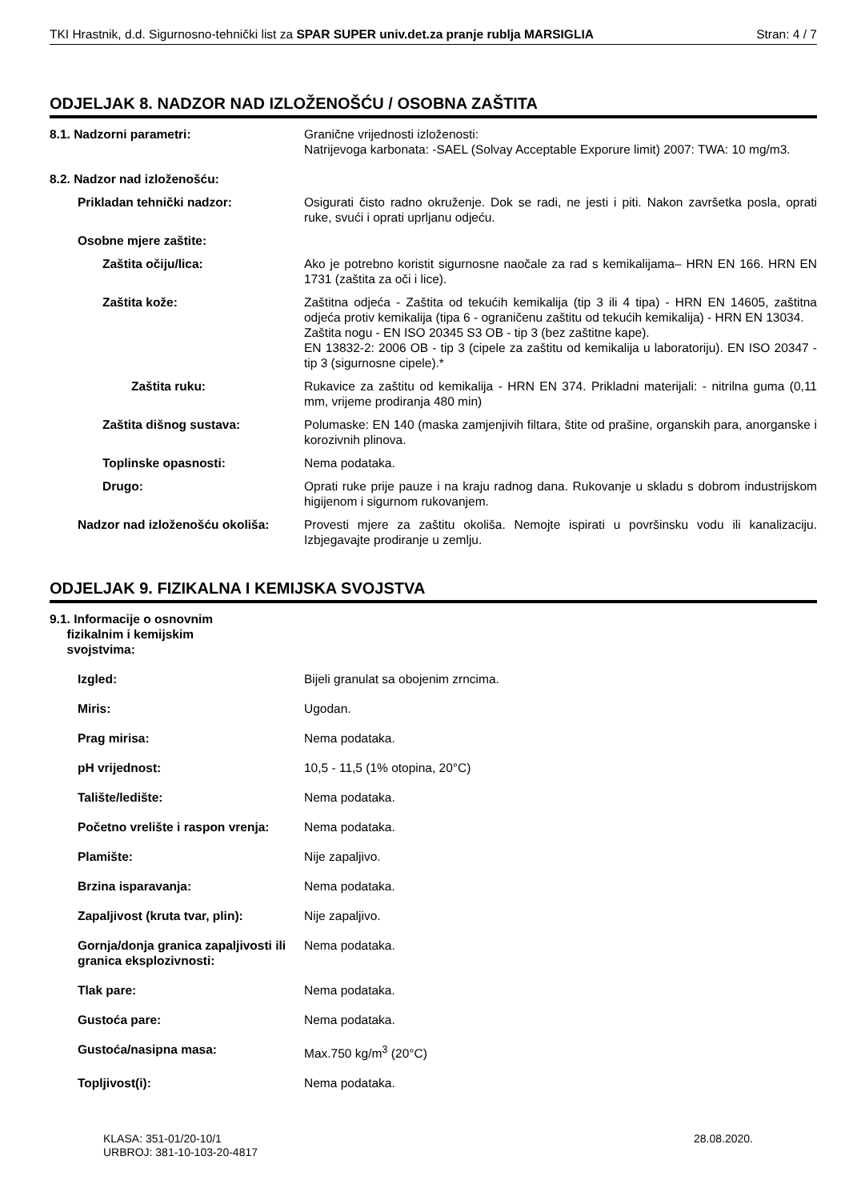TKI Hrastnik, d.d. Sigurnosno-tehnički list za SPAR SUPER univ.det.za pranje rublja MARSIGLIA Stran: 4 / 7
ODJELJAK 8. NADZOR NAD IZLOŽENOŠĆU / OSOBNA ZAŠTITA
8.1. Nadzorni parametri: Granične vrijednosti izloženosti:
Natrijevoga karbonata: -SAEL (Solvay Acceptable Exporure limit) 2007: TWA: 10 mg/m3.
8.2. Nadzor nad izloženošću:
Prikladan tehnički nadzor: Osigurati čisto radno okruženje. Dok se radi, ne jesti i piti. Nakon završetka posla, oprati ruke, svući i oprati uprljanu odjeću.
Osobne mjere zaštite:
Zaštita očiju/lica: Ako je potrebno koristit sigurnosne naočale za rad s kemikalijama– HRN EN 166. HRN EN 1731 (zaštita za oči i lice).
Zaštita kože: Zaštitna odjeća - Zaštita od tekućih kemikalija (tip 3 ili 4 tipa) - HRN EN 14605, zaštitna odjeća protiv kemikalija (tipa 6 - ograničenu zaštitu od tekućih kemikalija) - HRN EN 13034.
Zaštita nogu - EN ISO 20345 S3 OB - tip 3 (bez zaštitne kape).
EN 13832-2: 2006 OB - tip 3 (cipele za zaštitu od kemikalija u laboratoriju). EN ISO 20347 - tip 3 (sigurnosne cipele).*
Zaštita ruku: Rukavice za zaštitu od kemikalija - HRN EN 374. Prikladni materijali: - nitrilna guma (0,11 mm, vrijeme prodiranja 480 min)
Zaštita dišnog sustava: Polumaske: EN 140 (maska zamjenjivih filtara, štite od prašine, organskih para, anorganske i korozivnih plinova.
Toplinske opasnosti: Nema podataka.
Drugo: Oprati ruke prije pauze i na kraju radnog dana. Rukovanje u skladu s dobrom industrijskom higijenom i sigurnom rukovanjem.
Nadzor nad izloženošću okoliša:
Provesti mjere za zaštitu okoliša. Nemojte ispirati u površinsku vodu ili kanalizaciju. Izbjegavajte prodiranje u zemlju.
ODJELJAK 9. FIZIKALNA I KEMIJSKA SVOJSTVA
9.1. Informacije o osnovnim
fizikalnim i kemijskim
svojstvima:
Izgled: Bijeli granulat sa obojenim zrncima.
Miris: Ugodan.
Prag mirisa: Nema podataka.
pH vrijednost: 10,5 - 11,5 (1% otopina, 20°C)
Talište/ledište: Nema podataka.
Početno vrelište i raspon vrenja:
Nema podataka.
Plamište: Nije zapaljivo.
Brzina isparavanja: Nema podataka.
Zapaljivost (kruta tvar, plin):
Nije zapaljivo.
Gornja/donja granica zapaljivosti ili granica eksplozivnosti:
Nema podataka.
Tlak pare: Nema podataka.
Gustoća pare: Nema podataka.
Gustoća/nasipna masa: Max.750 kg/m<sup>3</sup> (20°C)
Topljivost(i): Nema podataka.
KLASA: 351-01/20-10/1
URBROJ: 381-10-103-20-4817
28.08.2020.